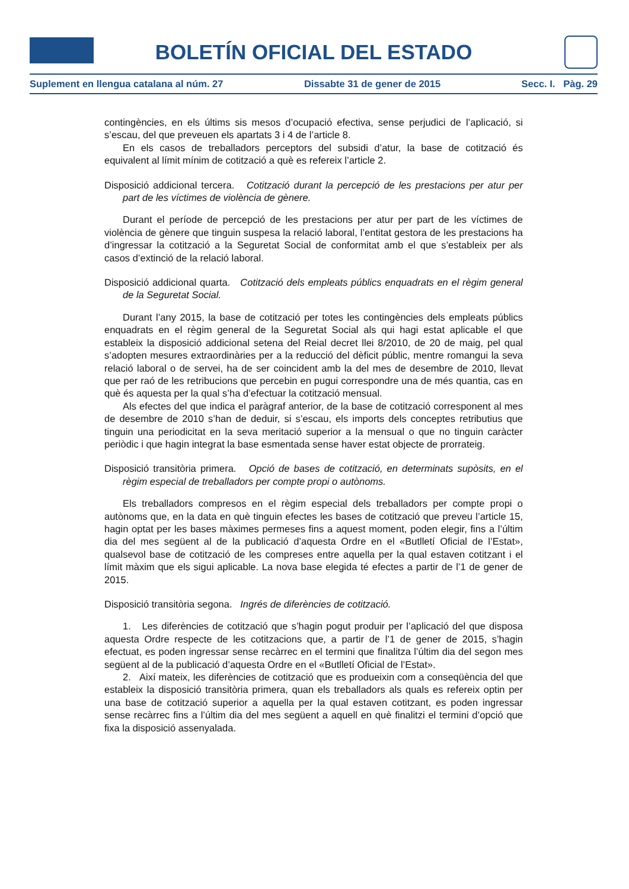BOLETÍN OFICIAL DEL ESTADO
Suplement en llengua catalana al núm. 27 Dissabte 31 de gener de 2015 Secc. I. Pàg. 29
contingències, en els últims sis mesos d’ocupació efectiva, sense perjudici de l’aplicació, si s’escau, del que preveuen els apartats 3 i 4 de l’article 8.
En els casos de treballadors perceptors del subsidi d’atur, la base de cotització és equivalent al límit mínim de cotització a què es refereix l’article 2.
Disposició addicional tercera. Cotització durant la percepció de les prestacions per atur per part de les víctimes de violència de gènere.
Durant el període de percepció de les prestacions per atur per part de les víctimes de violència de gènere que tinguin suspesa la relació laboral, l’entitat gestora de les prestacions ha d’ingressar la cotització a la Seguretat Social de conformitat amb el que s’estableix per als casos d’extinció de la relació laboral.
Disposició addicional quarta. Cotització dels empleats públics enquadrats en el règim general de la Seguretat Social.
Durant l’any 2015, la base de cotització per totes les contingències dels empleats públics enquadrats en el règim general de la Seguretat Social als qui hagi estat aplicable el que estableix la disposició addicional setena del Reial decret llei 8/2010, de 20 de maig, pel qual s’adopten mesures extraordinàries per a la reducció del dèficit públic, mentre romangui la seva relació laboral o de servei, ha de ser coincident amb la del mes de desembre de 2010, llevat que per raó de les retribucions que percebin en pugui correspondre una de més quantia, cas en què és aquesta per la qual s’ha d’efectuar la cotització mensual.
Als efectes del que indica el paràgraf anterior, de la base de cotització corresponent al mes de desembre de 2010 s’han de deduir, si s’escau, els imports dels conceptes retributius que tinguin una periodicitat en la seva meritació superior a la mensual o que no tinguin caràcter periòdic i que hagin integrat la base esmentada sense haver estat objecte de prorrateig.
Disposició transitòria primera. Opció de bases de cotització, en determinats supòsits, en el règim especial de treballadors per compte propi o autònoms.
Els treballadors compresos en el règim especial dels treballadors per compte propi o autònoms que, en la data en què tinguin efectes les bases de cotització que preveu l’article 15, hagin optat per les bases màximes permeses fins a aquest moment, poden elegir, fins a l’últim dia del mes següent al de la publicació d’aquesta Ordre en el «Butlletí Oficial de l’Estat», qualsevol base de cotització de les compreses entre aquella per la qual estaven cotitzant i el límit màxim que els sigui aplicable. La nova base elegida té efectes a partir de l’1 de gener de 2015.
Disposició transitòria segona. Ingrés de diferències de cotització.
1. Les diferències de cotització que s’hagin pogut produir per l’aplicació del que disposa aquesta Ordre respecte de les cotitzacions que, a partir de l’1 de gener de 2015, s’hagin efectuat, es poden ingressar sense recàrrec en el termini que finalitza l’últim dia del segon mes següent al de la publicació d’aquesta Ordre en el «Butlletí Oficial de l’Estat».
2. Així mateix, les diferències de cotització que es produeixin com a conseqüència del que estableix la disposició transitòria primera, quan els treballadors als quals es refereix optin per una base de cotització superior a aquella per la qual estaven cotitzant, es poden ingressar sense recàrrec fins a l’últim dia del mes següent a aquell en què finalitzi el termini d’opció que fixa la disposició assenyalada.